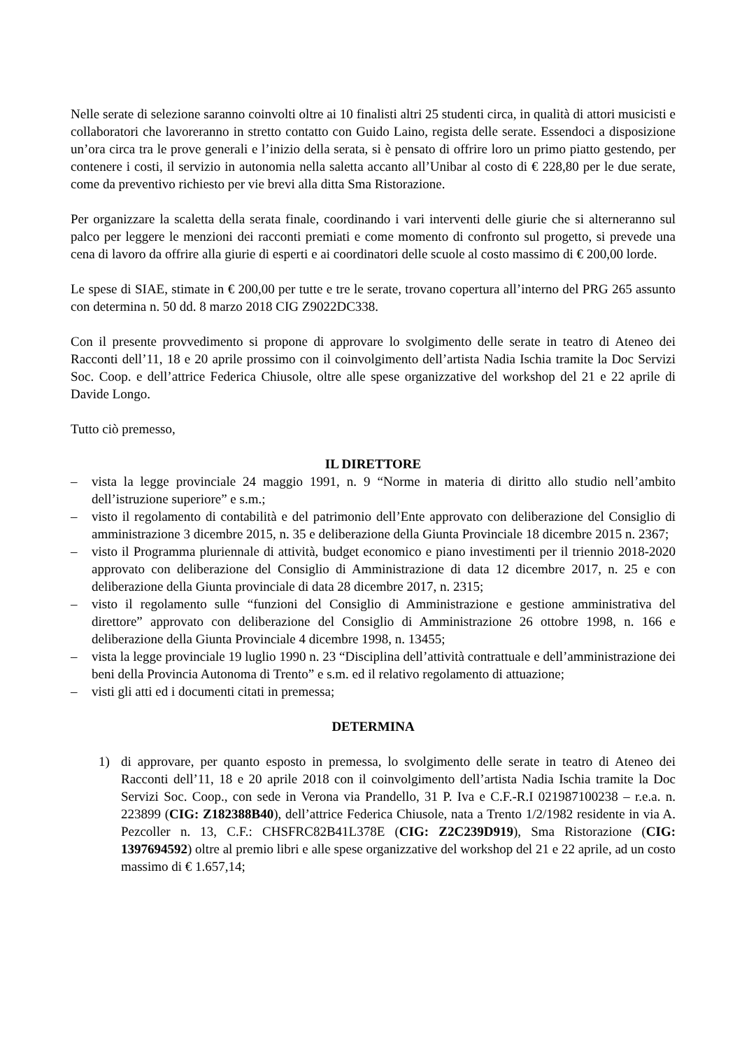Nelle serate di selezione saranno coinvolti oltre ai 10 finalisti altri 25 studenti circa, in qualità di attori musicisti e collaboratori che lavoreranno in stretto contatto con Guido Laino, regista delle serate. Essendoci a disposizione un’ora circa tra le prove generali e l’inizio della serata, si è pensato di offrire loro un primo piatto gestendo, per contenere i costi, il servizio in autonomia nella saletta accanto all’Unibar al costo di € 228,80 per le due serate, come da preventivo richiesto per vie brevi alla ditta Sma Ristorazione.
Per organizzare la scaletta della serata finale, coordinando i vari interventi delle giurie che si alterneranno sul palco per leggere le menzioni dei racconti premiati e come momento di confronto sul progetto, si prevede una cena di lavoro da offrire alla giurie di esperti e ai coordinatori delle scuole al costo massimo di € 200,00 lorde.
Le spese di SIAE, stimate in € 200,00 per tutte e tre le serate, trovano copertura all’interno del PRG 265 assunto con determina n. 50 dd. 8 marzo 2018 CIG Z9022DC338.
Con il presente provvedimento si propone di approvare lo svolgimento delle serate in teatro di Ateneo dei Racconti dell’11, 18 e 20 aprile prossimo con il coinvolgimento dell’artista Nadia Ischia tramite la Doc Servizi Soc. Coop. e dell’attrice Federica Chiusole, oltre alle spese organizzative del workshop del 21 e 22 aprile di Davide Longo.
Tutto ciò premesso,
IL DIRETTORE
– vista la legge provinciale 24 maggio 1991, n. 9 “Norme in materia di diritto allo studio nell’ambito dell’istruzione superiore” e s.m.;
– visto il regolamento di contabilità e del patrimonio dell’Ente approvato con deliberazione del Consiglio di amministrazione 3 dicembre 2015, n. 35 e deliberazione della Giunta Provinciale 18 dicembre 2015 n. 2367;
– visto il Programma pluriennale di attività, budget economico e piano investimenti per il triennio 2018-2020 approvato con deliberazione del Consiglio di Amministrazione di data 12 dicembre 2017, n. 25 e con deliberazione della Giunta provinciale di data 28 dicembre 2017, n. 2315;
– visto il regolamento sulle “funzioni del Consiglio di Amministrazione e gestione amministrativa del direttore” approvato con deliberazione del Consiglio di Amministrazione 26 ottobre 1998, n. 166 e deliberazione della Giunta Provinciale 4 dicembre 1998, n. 13455;
– vista la legge provinciale 19 luglio 1990 n. 23 “Disciplina dell’attività contrattuale e dell’amministrazione dei beni della Provincia Autonoma di Trento” e s.m. ed il relativo regolamento di attuazione;
– visti gli atti ed i documenti citati in premessa;
DETERMINA
1) di approvare, per quanto esposto in premessa, lo svolgimento delle serate in teatro di Ateneo dei Racconti dell’11, 18 e 20 aprile 2018 con il coinvolgimento dell’artista Nadia Ischia tramite la Doc Servizi Soc. Coop., con sede in Verona via Prandello, 31 P. Iva e C.F.-R.I 021987100238 – r.e.a. n. 223899 (CIG: Z182388B40), dell’attrice Federica Chiusole, nata a Trento 1/2/1982 residente in via A. Pezcoller n. 13, C.F.: CHSFRC82B41L378E (CIG: Z2C239D919), Sma Ristorazione (CIG: 1397694592) oltre al premio libri e alle spese organizzative del workshop del 21 e 22 aprile, ad un costo massimo di € 1.657,14;